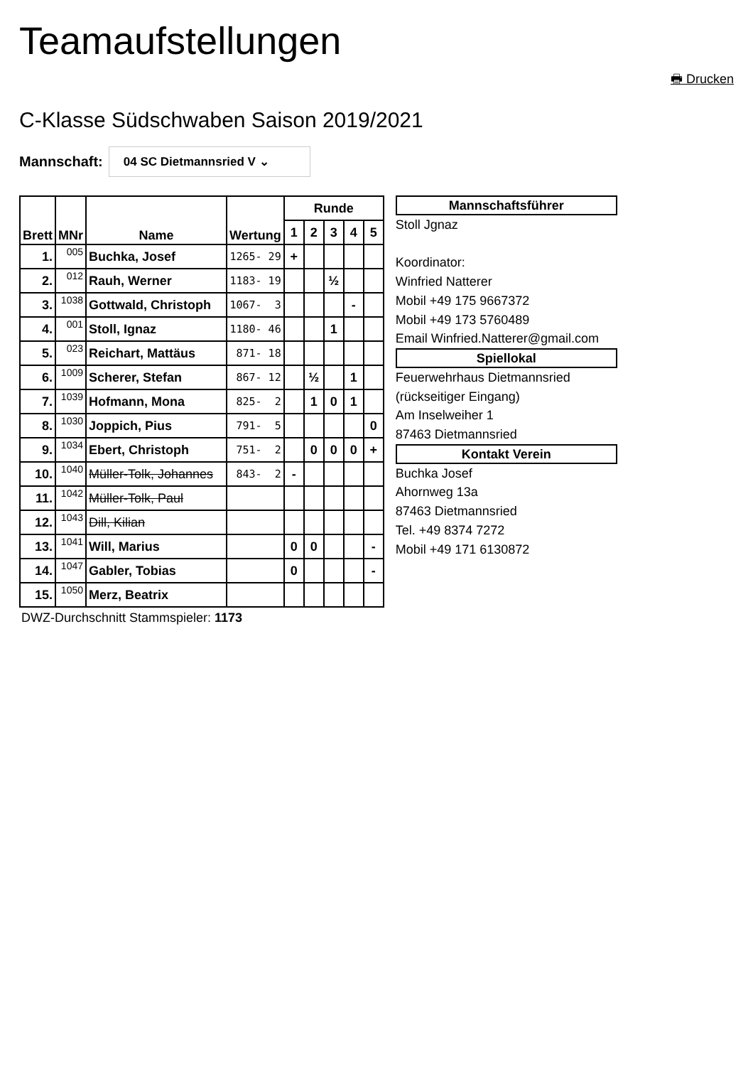Teamaufstellungen
🖶 Drucken
C-Klasse Südschwaben Saison 2019/2021
Mannschaft: 04 SC Dietmannsried V ⌄
| Brett | MNr | Name | Wertung | Runde | | | | |
| --- | --- | --- | --- | --- | --- | --- | --- | --- |
| | | | | 1 | 2 | 3 | 4 | 5 |
| 1. | 005 | Buchka, Josef | 1265- 29 | + | | | | |
| 2. | 012 | Rauh, Werner | 1183- 19 | | | ½ | | |
| 3. | 1038 | Gottwald, Christoph | 1067- 3 | | | | - | |
| 4. | 001 | Stoll, Ignaz | 1180- 46 | | | 1 | | |
| 5. | 023 | Reichart, Mattäus | 871- 18 | | | | | |
| 6. | 1009 | Scherer, Stefan | 867- 12 | | ½ | | 1 | |
| 7. | 1039 | Hofmann, Mona | 825- 2 | | 1 | 0 | 1 | |
| 8. | 1030 | Joppich, Pius | 791- 5 | | | | | 0 |
| 9. | 1034 | Ebert, Christoph | 751- 2 | | 0 | 0 | 0 | + |
| 10. | 1040 | Müller-Tolk, Johannes | 843- 2 | - | | | | |
| 11. | 1042 | Müller-Tolk, Paul | | | | | | |
| 12. | 1043 | Dill, Kilian | | | | | | |
| 13. | 1041 | Will, Marius | | 0 | 0 | | | - |
| 14. | 1047 | Gabler, Tobias | | 0 | | | | - |
| 15. | 1050 | Merz, Beatrix | | | | | | |
DWZ-Durchschnitt Stammspieler: 1173
Mannschaftsführer
Stoll Jgnaz
Koordinator:
Winfried Natterer
Mobil +49 175 9667372
Mobil +49 173 5760489
Email Winfried.Natterer@gmail.com
Spiellokal
Feuerwehrhaus Dietmannsried
(rückseitiger Eingang)
Am Inselweiher 1
87463 Dietmannsried
Kontakt Verein
Buchka Josef
Ahornweg 13a
87463 Dietmannsried
Tel. +49 8374 7272
Mobil +49 171 6130872